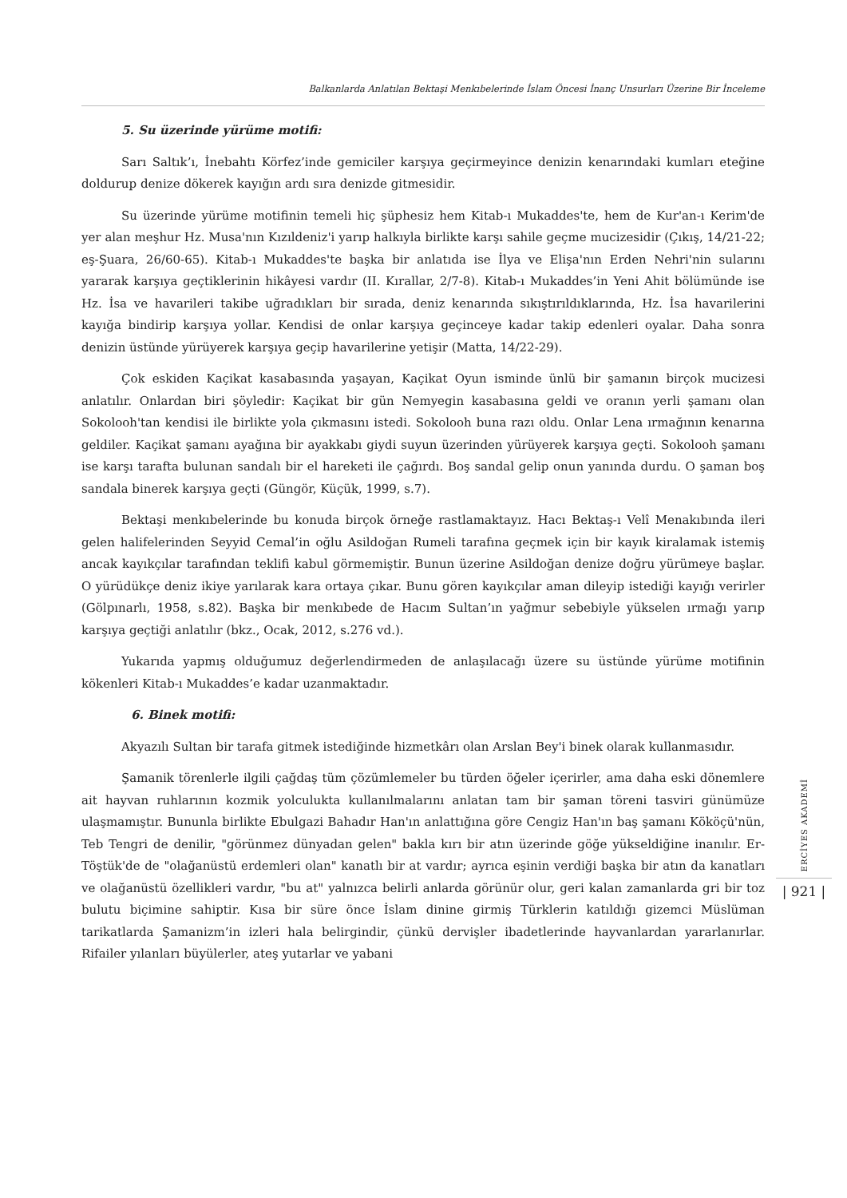Balkanlarda Anlatılan Bektaşi Menkıbelerinde İslam Öncesi İnanç Unsurları Üzerine Bir İnceleme
5. Su üzerinde yürüme motifi:
Sarı Saltık’ı, İnebahtı Körfez’inde gemiciler karşıya geçirmeyince denizin kenarındaki kumları eteğine doldurup denize dökerek kayığın ardı sıra denizde gitmesidir.
Su üzerinde yürüme motifinin temeli hiç şüphesiz hem Kitab-ı Mukaddes'te, hem de Kur'an-ı Kerim'de yer alan meşhur Hz. Musa'nın Kızıldeniz'i yarıp halkıyla birlikte karşı sahile geçme mucizesidir (Çıkış, 14/21-22; eş-Şuara, 26/60-65). Kitab-ı Mukaddes'te başka bir anlatıda ise İlya ve Elişa'nın Erden Nehri'nin sularını yararak karşıya geçtiklerinin hikâyesi vardır (II. Kırallar, 2/7-8). Kitab-ı Mukaddes’in Yeni Ahit bölümünde ise Hz. İsa ve havarileri takibe uğradıkları bir sırada, deniz kenarında sıkıştırıldıklarında, Hz. İsa havarilerini kayığa bindirip karşıya yollar. Kendisi de onlar karşıya geçinceye kadar takip edenleri oyalar. Daha sonra denizin üstünde yürüyerek karşıya geçip havarilerine yetişir (Matta, 14/22-29).
Çok eskiden Kaçikat kasabasında yaşayan, Kaçikat Oyun isminde ünlü bir şamanın birçok mucizesi anlatılır. Onlardan biri şöyledir: Kaçikat bir gün Nemyegin kasabasına geldi ve oranın yerli şamanı olan Sokolooh'tan kendisi ile birlikte yola çıkmasını istedi. Sokolooh buna razı oldu. Onlar Lena ırmağının kenarına geldiler. Kaçikat şamanı ayağına bir ayakkabı giydi suyun üzerinden yürüyerek karşıya geçti. Sokolooh şamanı ise karşı tarafta bulunan sandalı bir el hareketi ile çağırdı. Boş sandal gelip onun yanında durdu. O şaman boş sandala binerek karşıya geçti (Güngör, Küçük, 1999, s.7).
Bektaşi menkıbelerinde bu konuda birçok örneğe rastlamaktayız. Hacı Bektaş-ı Velî Menakıbında ileri gelen halifelerinden Seyyid Cemal’in oğlu Asildoğan Rumeli tarafına geçmek için bir kayık kiralamak istemiş ancak kayıkçılar tarafından teklifi kabul görmemiştir. Bunun üzerine Asildoğan denize doğru yürümeye başlar. O yürüdükçe deniz ikiye yarılarak kara ortaya çıkar. Bunu gören kayıkçılar aman dileyip istediği kayığı verirler (Gölpınarlı, 1958, s.82). Başka bir menkıbede de Hacım Sultan’ın yağmur sebebiyle yükselen ırmağı yarıp karşıya geçtiği anlatılır (bkz., Ocak, 2012, s.276 vd.).
Yukarıda yapmış olduğumuz değerlendirmeden de anlaşılacağı üzere su üstünde yürüme motifinin kökenleri Kitab-ı Mukaddes’e kadar uzanmaktadır.
6. Binek motifi:
Akyazılı Sultan bir tarafa gitmek istediğinde hizmetkârı olan Arslan Bey'i binek olarak kullanmasıdır.
Şamanik törenlerle ilgili çağdaş tüm çözümlemeler bu türden öğeler içerirler, ama daha eski dönemlere ait hayvan ruhlarının kozmik yolculukta kullanılmalarını anlatan tam bir şaman töreni tasviri günümüze ulaşmamıştır. Bununla birlikte Ebulgazi Bahadır Han'ın anlattığına göre Cengiz Han'ın baş şamanı Kököçü'nün, Teb Tengri de denilir, "görünmez dünyadan gelen" bakla kırı bir atın üzerinde göğe yükseldiğine inanılır. Er-Töştük'de de "olağanüstü erdemleri olan" kanatlı bir at vardır; ayrıca eşinin verdiği başka bir atın da kanatları ve olağanüstü özellikleri vardır, "bu at" yalnızca belirli anlarda görünür olur, geri kalan zamanlarda gri bir toz bulutu biçimine sahiptir. Kısa bir süre önce İslam dinine girmiş Türklerin katıldığı gizemci Müslüman tarikatlarda Şamanizm’in izleri hala belirgindir, çünkü dervişler ibadetlerinde hayvanlardan yararlanırlar. Rifailer yılanları büyülerler, ateş yutarlar ve yabani
ERCİYES AKADEMİ
| 921 |